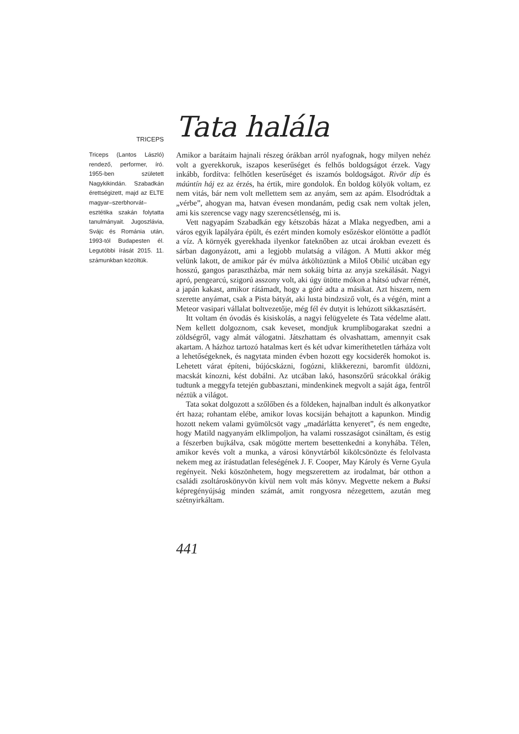TRICEPS
Tata halála
Triceps (Lantos László) rendező, performer, író. 1955-ben született Nagykikindán. Szabadkán érettségizett, majd az ELTE magyar–szerbhorvát–esztétika szakán folytatta tanulmányait. Jugoszlávia, Svájc és Románia után, 1993-tól Budapesten él. Legutóbbi írását 2015. 11. számunkban közöltük.
Amikor a barátaim hajnali részeg órákban arról nyafognak, hogy milyen nehéz volt a gyerekkoruk, iszapos keserűséget és felhős boldogságot érzek. Vagy inkább, fordítva: felhőtlen keserűséget és iszamós boldogságot. Rivör díp és máúntín háj ez az érzés, ha értik, mire gondolok. Én boldog kölyök voltam, ez nem vitás, bár nem volt mellettem sem az anyám, sem az apám. Elsodródtak a „vérbe”, ahogyan ma, hatvan évesen mondanám, pedig csak nem voltak jelen, ami kis szerencse vagy nagy szerencsétlenség, mi is.
Vett nagyapám Szabadkán egy kétszobás házat a Mlaka negyedben, ami a város egyik lapályára épült, és ezért minden komoly esőzéskor elöntötte a padlót a víz. A környék gyerekhada ilyenkor fateknőben az utcai árokban evezett és sárban dagonyázott, ami a legjobb mulatság a világon. A Mutti akkor még velünk lakott, de amikor pár év múlva átköltöztünk a Miloš Obilić utcában egy hosszú, gangos parasztházba, már nem sokáig bírta az anyja szekálását. Nagyi apró, pengearcú, szigorú asszony volt, aki úgy ütötte mókon a hátsó udvar rémét, a japán kakast, amikor rátámadt, hogy a góré adta a másikat. Azt hiszem, nem szerette anyámat, csak a Pista bátyát, aki lusta bindzsiző volt, és a végén, mint a Meteor vasipari vállalat boltvezetője, még fél év dutyit is lehúzott sikkasztásért.
Itt voltam én óvodás és kisiskolás, a nagyi felügyelete és Tata védelme alatt. Nem kellett dolgoznom, csak keveset, mondjuk krumplibogarakat szedni a zöldségről, vagy almát válogatni. Játszhattam és olvashattam, amennyit csak akartam. A házhoz tartozó hatalmas kert és két udvar kimeríthetetlen tárháza volt a lehetőségeknek, és nagytata minden évben hozott egy kocsiderék homokot is. Lehetett várat építeni, bújócskázni, fogózni, klikkerezni, baromfit üldözni, macskát kínozni, kést dobálni. Az utcában lakó, hasonszőrű srácokkal órákig tudtunk a meggyfa tetején gubbasztani, mindenkinek megvolt a saját ága, fentről néztük a világot.
Tata sokat dolgozott a szőlőben és a földeken, hajnalban indult és alkonyatkor ért haza; rohantam elébe, amikor lovas kocsiján behajtott a kapunkon. Mindig hozott nekem valami gyümölcsöt vagy „madárlátta kenyeret”, és nem engedte, hogy Matild nagyanyám elklimpoljon, ha valami rosszaságot csináltam, és estig a fészerben bujkálva, csak mögötte mertem besettenkedni a konyhába. Télen, amikor kevés volt a munka, a városi könyvtárból kikölcsönözte és felolvasta nekem meg az írástudatlan feleségének J. F. Cooper, May Károly és Verne Gyula regényeit. Neki köszönhetem, hogy megszerettem az irodalmat, bár otthon a családi zsoltároskönyvön kívül nem volt más könyv. Megvette nekem a Buksi képregényújság minden számát, amit rongyosra nézegettem, azután meg szétnyirkáltam.
441